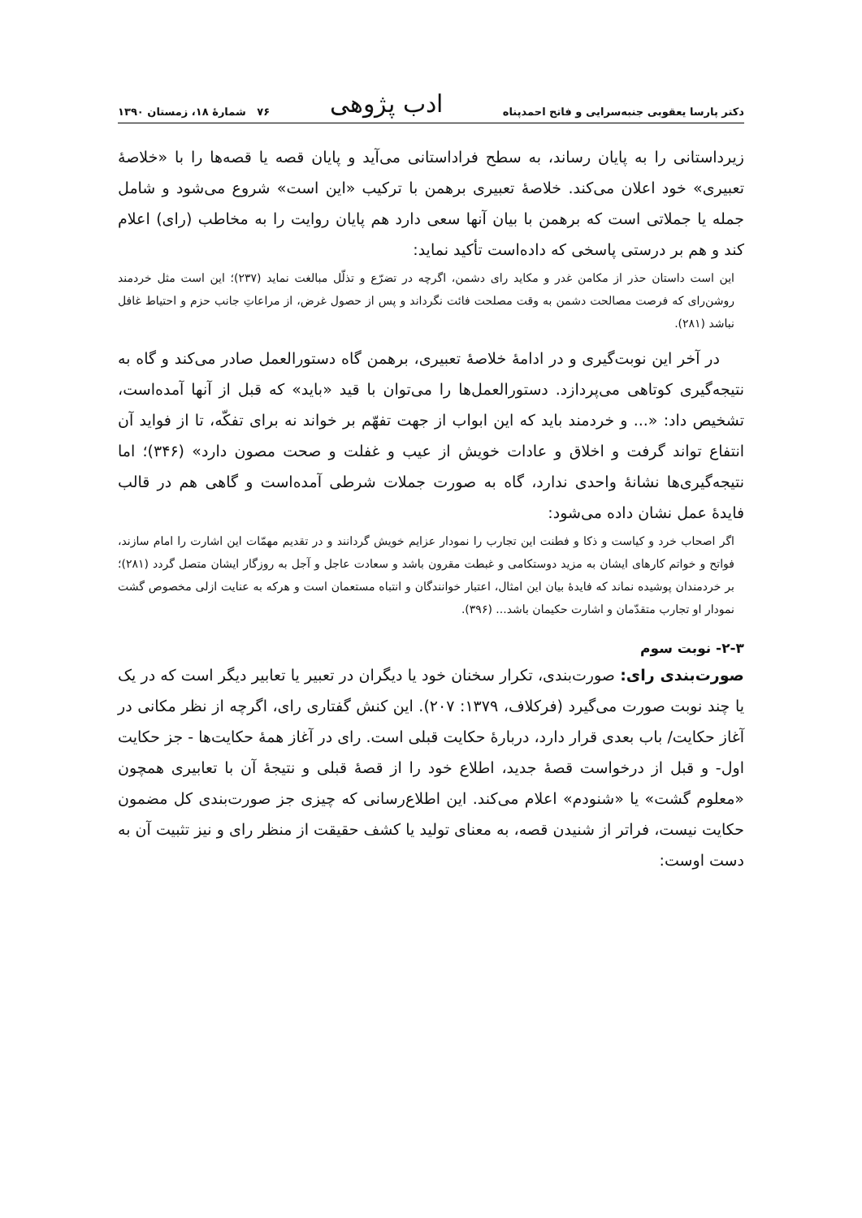دکتر پارسا یعقوبی جنبه‌سرایی و فاتح احمدپناه ادب پژوهی ۷۶ شمارهٔ ۱۸، زمستان ۱۳۹۰
زیرداستانی را به پایان رساند، به سطح فراداستانی می‌آید و پایان قصه یا قصه‌ها را با «خلاصهٔ تعبیری» خود اعلان می‌کند. خلاصهٔ تعبیری برهمن با ترکیب «این است» شروع می‌شود و شامل جمله یا جملاتی است که برهمن با بیان آنها سعی دارد هم پایان روایت را به مخاطب (رای) اعلام کند و هم بر درستی پاسخی که داده‌است تأکید نماید:
این است داستان حذر از مکامن غدر و مکاید رای دشمن، اگرچه در تضرّع و تذلّل مبالغت نماید (۲۳۷)؛ این است مثل خردمند روشن‌رای که فرصت مصالحت دشمن به وقت مصلحت فائت نگرداند و پس از حصول غرض، از مراعاتِ جانب حزم و احتیاط غافل نباشد (۲۸۱).
در آخر این نوبت‌گیری و در ادامهٔ خلاصهٔ تعبیری، برهمن گاه دستورالعمل صادر می‌کند و گاه به نتیجه‌گیری کوتاهی می‌پردازد. دستورالعمل‌ها را می‌توان با قید «باید» که قبل از آنها آمده‌است، تشخیص داد: «... و خردمند باید که این ابواب از جهت تفهّم بر خواند نه برای تفکّه، تا از فواید آن انتفاع تواند گرفت و اخلاق و عادات خویش از عیب و غفلت و صحت مصون دارد» (۳۴۶)؛ اما نتیجه‌گیری‌ها نشانهٔ واحدی ندارد، گاه به صورت جملات شرطی آمده‌است و گاهی هم در قالب فایدهٔ عمل نشان داده می‌شود:
اگر اصحاب خرد و کیاست و ذکا و فطنت این تجارب را نمودار عزایم خویش گردانند و در تقدیم مهمّات این اشارت را امام سازند، فواتح و خواتم کارهای ایشان به مزید دوستکامی و غبطت مقرون باشد و سعادت عاجل و آجل به روزگار ایشان متصل گردد (۲۸۱)؛ بر خردمندان پوشیده نماند که فایدهٔ بیان این امثال، اعتبار خوانندگان و انتباه مستعمان است و هرکه به عنایت ازلی مخصوص گشت نمودار او تجارب متقدّمان و اشارت حکیمان باشد... (۳۹۶).
۲-۳- نوبت سوم
صورت‌بندی رای: صورت‌بندی، تکرار سخنان خود یا دیگران در تعبیر یا تعابیر دیگر است که در یک یا چند نوبت صورت می‌گیرد (فرکلاف، ۱۳۷۹: ۲۰۷). این کنش گفتاری رای، اگرچه از نظر مکانی در آغاز حکایت/ باب بعدی قرار دارد، دربارهٔ حکایت قبلی است. رای در آغاز همهٔ حکایت‌ها - جز حکایت اول- و قبل از درخواست قصهٔ جدید، اطلاع خود را از قصهٔ قبلی و نتیجهٔ آن با تعابیری همچون «معلوم گشت» یا «شنودم» اعلام می‌کند. این اطلاع‌رسانی که چیزی جز صورت‌بندی کل مضمون حکایت نیست، فراتر از شنیدن قصه، به معنای تولید یا کشف حقیقت از منظر رای و نیز تثبیت آن به دست اوست: